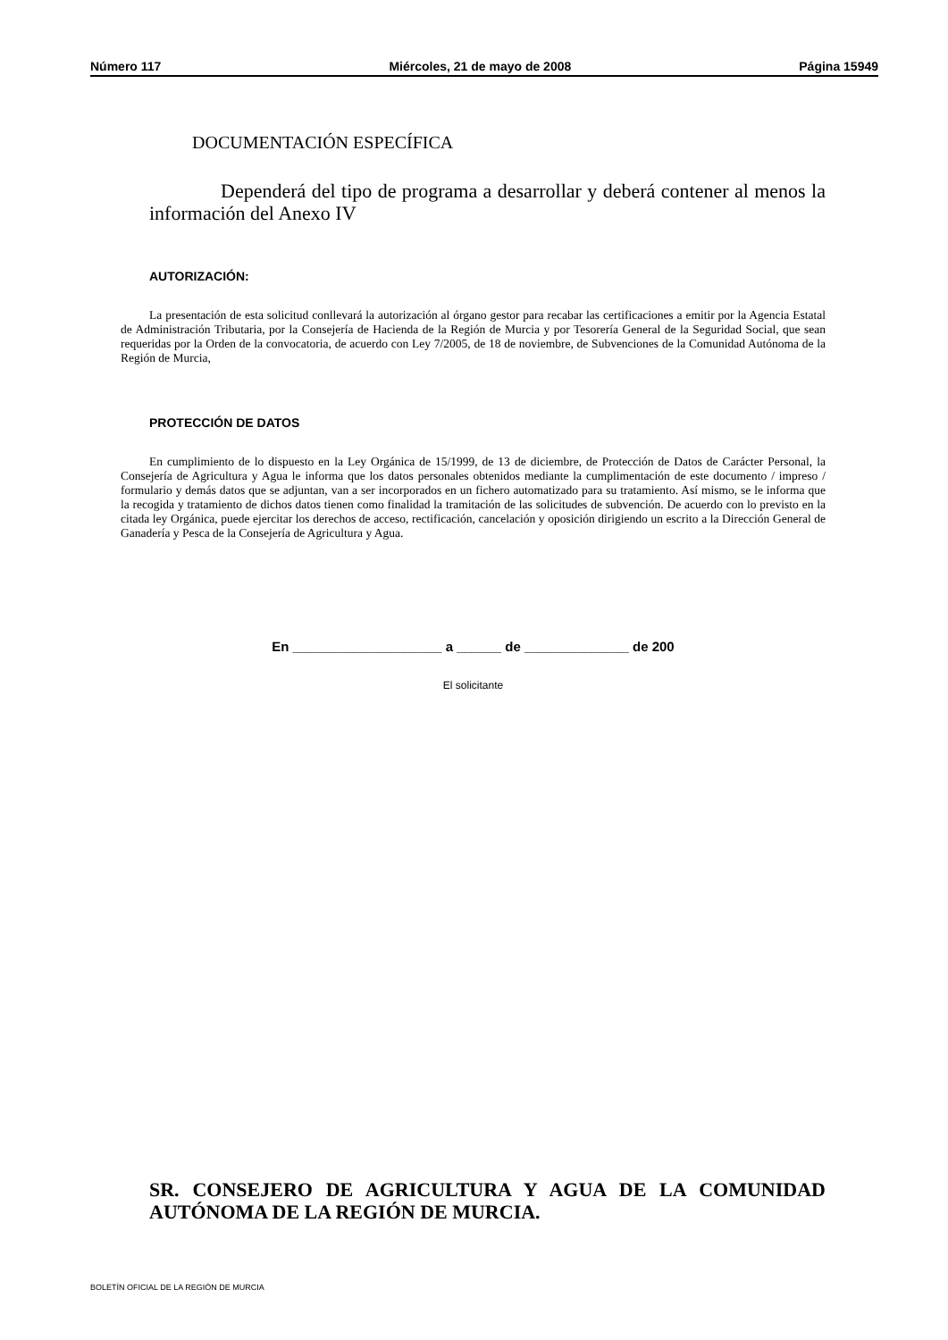Número 117 Miércoles, 21 de mayo de 2008 Página 15949
DOCUMENTACIÓN ESPECÍFICA
Dependerá del tipo de programa a desarrollar y deberá contener al menos la información del Anexo IV
AUTORIZACIÓN:
La presentación de esta solicitud conllevará la autorización al órgano gestor para recabar las certificaciones a emitir por la Agencia Estatal de Administración Tributaria, por la Consejería de Hacienda de la Región de Murcia y por Tesorería General de la Seguridad Social, que sean requeridas por la Orden de la convocatoria, de acuerdo con Ley 7/2005, de 18 de noviembre, de Subvenciones de la Comunidad Autónoma de la Región de Murcia,
PROTECCIÓN DE DATOS
En cumplimiento de lo dispuesto en la Ley Orgánica de 15/1999, de 13 de diciembre, de Protección de Datos de Carácter Personal, la Consejería de Agricultura y Agua le informa que los datos personales obtenidos mediante la cumplimentación de este documento / impreso / formulario y demás datos que se adjuntan, van a ser incorporados en un fichero automatizado para su tratamiento. Así mismo, se le informa que la recogida y tratamiento de dichos datos tienen como finalidad la tramitación de las solicitudes de subvención. De acuerdo con lo previsto en la citada ley Orgánica, puede ejercitar los derechos de acceso, rectificación, cancelación y oposición dirigiendo un escrito a la Dirección General de Ganadería y Pesca de la Consejería de Agricultura y Agua.
En ____________________ a ______ de ______________ de 200
El solicitante
SR. CONSEJERO DE AGRICULTURA Y AGUA DE LA COMUNIDAD AUTÓNOMA DE LA REGIÓN DE MURCIA.
BOLETÍN OFICIAL DE LA REGIÓN DE MURCIA